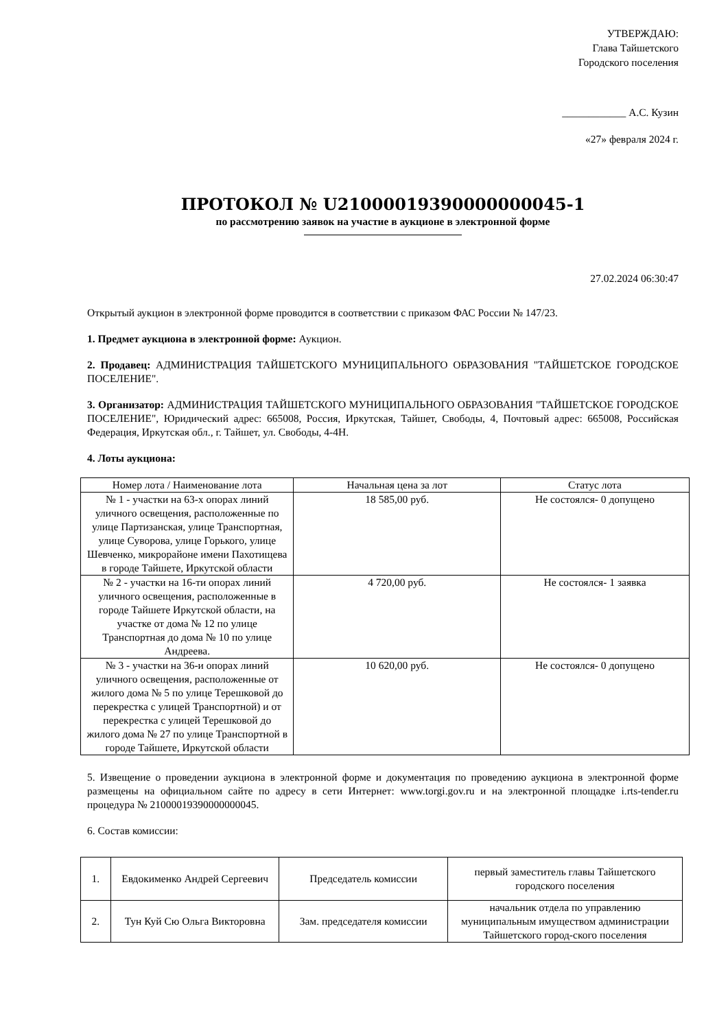УТВЕРЖДАЮ:
Глава Тайшетского
Городского поселения
____________ А.С. Кузин
«27» февраля 2024 г.
ПРОТОКОЛ № U21000019390000000045-1
по рассмотрению заявок на участие в аукционе в электронной форме
27.02.2024 06:30:47
Открытый аукцион в электронной форме проводится в соответствии с приказом ФАС России № 147/23.
1. Предмет аукциона в электронной форме: Аукцион.
2. Продавец: АДМИНИСТРАЦИЯ ТАЙШЕТСКОГО МУНИЦИПАЛЬНОГО ОБРАЗОВАНИЯ "ТАЙШЕТСКОЕ ГОРОДСКОЕ ПОСЕЛЕНИЕ".
3. Организатор: АДМИНИСТРАЦИЯ ТАЙШЕТСКОГО МУНИЦИПАЛЬНОГО ОБРАЗОВАНИЯ "ТАЙШЕТСКОЕ ГОРОДСКОЕ ПОСЕЛЕНИЕ", Юридический адрес: 665008, Россия, Иркутская, Тайшет, Свободы, 4, Почтовый адрес: 665008, Российская Федерация, Иркутская обл., г. Тайшет, ул. Свободы, 4-4Н.
4. Лоты аукциона:
| Номер лота / Наименование лота | Начальная цена за лот | Статус лота |
| --- | --- | --- |
| № 1 - участки на 63-х опорах линий уличного освещения, расположенные по улице Партизанская, улице Транспортная, улице Суворова, улице Горького, улице Шевченко, микрорайоне имени Пахотищева в городе Тайшете, Иркутской области | 18 585,00 руб. | Не состоялся- 0 допущено |
| № 2 - участки на 16-ти опорах линий уличного освещения, расположенные в городе Тайшете Иркутской области, на участке от дома № 12 по улице Транспортная до дома № 10 по улице Андреева. | 4 720,00 руб. | Не состоялся- 1 заявка |
| № 3 - участки на 36-и опорах линий уличного освещения, расположенные от жилого дома № 5 по улице Терешковой до перекрестка с улицей Транспортной) и от перекрестка с улицей Терешковой до жилого дома № 27 по улице Транспортной в городе Тайшете, Иркутской области | 10 620,00 руб. | Не состоялся- 0 допущено |
5. Извещение о проведении аукциона в электронной форме и документация по проведению аукциона в электронной форме размещены на официальном сайте по адресу в сети Интернет: www.torgi.gov.ru и на электронной площадке i.rts-tender.ru процедура № 21000019390000000045.
6. Состав комиссии:
| 1. | Евдокименко Андрей Сергеевич | Председатель комиссии | первый заместитель главы Тайшетского городского поселения |
| 2. | Тун Куй Сю Ольга Викторовна | Зам. председателя комиссии | начальник отдела по управлению муниципальным имуществом администрации Тайшетского город-ского поселения |